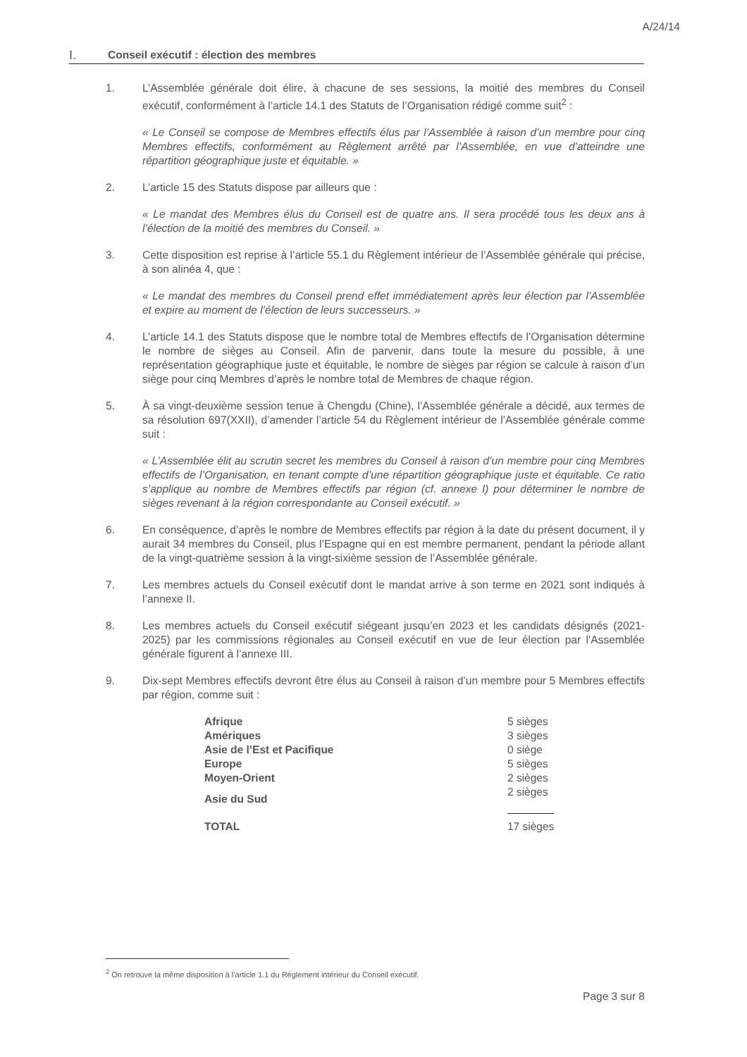A/24/14
I. Conseil exécutif : élection des membres
1. L’Assemblée générale doit élire, à chacune de ses sessions, la moitié des membres du Conseil exécutif, conformément à l’article 14.1 des Statuts de l’Organisation rédigé comme suit<sup>2</sup> :
« Le Conseil se compose de Membres effectifs élus par l’Assemblée à raison d’un membre pour cinq Membres effectifs, conformément au Règlement arrêté par l’Assemblée, en vue d’atteindre une répartition géographique juste et équitable. »
2. L’article 15 des Statuts dispose par ailleurs que :
« Le mandat des Membres élus du Conseil est de quatre ans. Il sera procédé tous les deux ans à l’élection de la moitié des membres du Conseil. »
3. Cette disposition est reprise à l’article 55.1 du Règlement intérieur de l’Assemblée générale qui précise, à son alinéa 4, que :
« Le mandat des membres du Conseil prend effet immédiatement après leur élection par l’Assemblée et expire au moment de l’élection de leurs successeurs. »
4. L’article 14.1 des Statuts dispose que le nombre total de Membres effectifs de l’Organisation détermine le nombre de sièges au Conseil. Afin de parvenir, dans toute la mesure du possible, à une représentation géographique juste et équitable, le nombre de sièges par région se calcule à raison d’un siège pour cinq Membres d’après le nombre total de Membres de chaque région.
5. À sa vingt-deuxième session tenue à Chengdu (Chine), l’Assemblée générale a décidé, aux termes de sa résolution 697(XXII), d’amender l’article 54 du Règlement intérieur de l’Assemblée générale comme suit :
« L’Assemblée élit au scrutin secret les membres du Conseil à raison d’un membre pour cinq Membres effectifs de l’Organisation, en tenant compte d’une répartition géographique juste et équitable. Ce ratio s’applique au nombre de Membres effectifs par région (cf. annexe I) pour déterminer le nombre de sièges revenant à la région correspondante au Conseil exécutif. »
6. En conséquence, d’après le nombre de Membres effectifs par région à la date du présent document, il y aurait 34 membres du Conseil, plus l’Espagne qui en est membre permanent, pendant la période allant de la vingt-quatrième session à la vingt-sixième session de l’Assemblée générale.
7. Les membres actuels du Conseil exécutif dont le mandat arrive à son terme en 2021 sont indiqués à l’annexe II.
8. Les membres actuels du Conseil exécutif siégeant jusqu’en 2023 et les candidats désignés (2021-2025) par les commissions régionales au Conseil exécutif en vue de leur élection par l’Assemblée générale figurent à l’annexe III.
9. Dix-sept Membres effectifs devront être élus au Conseil à raison d’un membre pour 5 Membres effectifs par région, comme suit :
| Afrique | 5 sièges |
| Amériques | 3 sièges |
| Asie de l’Est et Pacifique | 0 siège |
| Europe | 5 sièges |
| Moyen-Orient | 2 sièges |
| Asie du Sud | 2 sièges |
| TOTAL | 17 sièges |
<sup>2</sup> On retrouve la même disposition à l’article 1.1 du Règlement intérieur du Conseil exécutif.
Page 3 sur 8